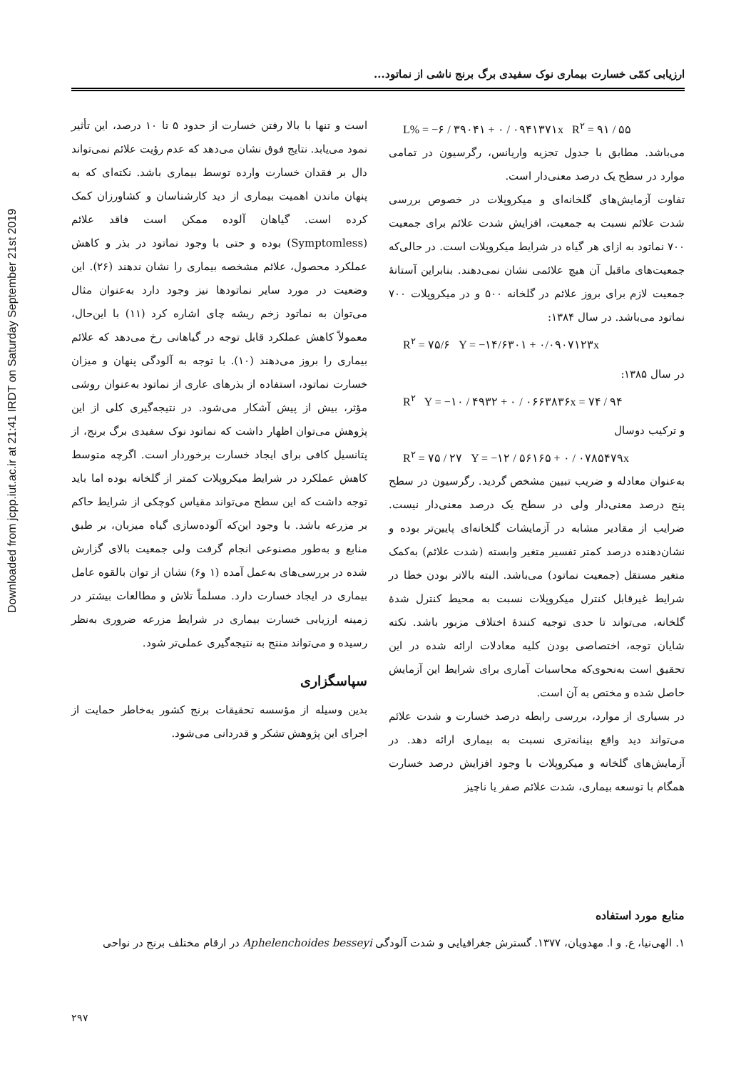Downloaded from jcpp.iut.ac.ir at 21:41 IRDT on Saturday September 21st 2019
ارزیابی کمّی خسارت بیماری نوک سفیدی برگ برنج ناشی از نماتود...
L% = −۶ / ۳۹۰۴۱ + ۰ / ۰۹۴۱۳۷۱x R<sup>۲</sup> = ۹۱ / ۵۵
می‌باشد. مطابق با جدول تجزیه واریانس، رگرسیون در تمامی موارد در سطح یک درصد معنی‌دار است.
تفاوت آزمایش‌های گلخانه‌ای و میکروپلات در خصوص بررسی شدت علائم نسبت به جمعیت، افزایش شدت علائم برای جمعیت ۷۰۰ نماتود به ازای هر گیاه در شرایط میکروپلات است. در حالی‌که جمعیت‌های ماقبل آن هیچ علائمی نشان نمی‌دهند. بنابراین آستانهٔ جمعیت لازم برای بروز علائم در گلخانه ۵۰۰ و در میکروپلات ۷۰۰ نماتود می‌باشد. در سال ۱۳۸۴:
R<sup>۲</sup> = ۷۵/۶ Y = −۱۴/۶۳۰۱ + ۰/۰۹۰۷۱۲۳x
در سال ۱۳۸۵:
R<sup>۲</sup> Y = −۱۰ / ۴۹۳۲ + ۰ / ۰۶۶۳۸۳۶x = ۷۴ / ۹۴
و ترکیب دوسال
R<sup>۲</sup> = ۷۵ / ۲۷ Y = −۱۲ / ۵۶۱۶۵ + ۰ / ۰۷۸۵۴۷۹x
به‌عنوان معادله و ضریب تبیین مشخص گردید. رگرسیون در سطح پنج درصد معنی‌دار ولی در سطح یک درصد معنی‌دار نیست. ضرایب از مقادیر مشابه در آزمایشات گلخانه‌ای پایین‌تر بوده و نشان‌دهنده درصد کمتر تفسیر متغیر وابسته (شدت علائم) به‌کمک متغیر مستقل (جمعیت نماتود) می‌باشد. البته بالاتر بودن خطا در شرایط غیرقابل کنترل میکروپلات نسبت به محیط کنترل شدهٔ گلخانه، می‌تواند تا حدی توجیه کنندهٔ اختلاف مزبور باشد. نکته شایان توجه، اختصاصی بودن کلیه معادلات ارائه شده در این تحقیق است به‌نحوی‌که محاسبات آماری برای شرایط این آزمایش حاصل شده و مختص به آن است.
در بسیاری از موارد، بررسی رابطه درصد خسارت و شدت علائم می‌تواند دید واقع بینانه‌تری نسبت به بیماری ارائه دهد. در آزمایش‌های گلخانه و میکروپلات با وجود افزایش درصد خسارت همگام با توسعه بیماری، شدت علائم صفر یا ناچیز
است و تنها با بالا رفتن خسارت از حدود ۵ تا ۱۰ درصد، این تأثیر نمود می‌یابد. نتایج فوق نشان می‌دهد که عدم رؤیت علائم نمی‌تواند دال بر فقدان خسارت وارده توسط بیماری باشد. نکته‌ای که به پنهان ماندن اهمیت بیماری از دید کارشناسان و کشاورزان کمک کرده است. گیاهان آلوده ممکن است فاقد علائم (Symptomless) بوده و حتی با وجود نماتود در بذر و کاهش عملکرد محصول، علائم مشخصه بیماری را نشان ندهند (۲۶). این وضعیت در مورد سایر نماتودها نیز وجود دارد به‌عنوان مثال می‌توان به نماتود زخم ریشه چای اشاره کرد (۱۱) با این‌حال، معمولاً کاهش عملکرد قابل توجه در گیاهانی رخ می‌دهد که علائم بیماری را بروز می‌دهند (۱۰). با توجه به آلودگی پنهان و میزان خسارت نماتود، استفاده از بذرهای عاری از نماتود به‌عنوان روشی مؤثر، بیش از پیش آشکار می‌شود. در نتیجه‌گیری کلی از این پژوهش می‌توان اظهار داشت که نماتود نوک سفیدی برگ برنج، از پتانسیل کافی برای ایجاد خسارت برخوردار است. اگرچه متوسط کاهش عملکرد در شرایط میکروپلات کمتر از گلخانه بوده اما باید توجه داشت که این سطح می‌تواند مقیاس کوچکی از شرایط حاکم بر مزرعه باشد. با وجود این‌که آلوده‌سازی گیاه میزبان، بر طبق منابع و به‌طور مصنوعی انجام گرفت ولی جمعیت بالای گزارش شده در بررسی‌های به‌عمل آمده (۱ و۶) نشان از توان بالقوه عامل بیماری در ایجاد خسارت دارد. مسلماً تلاش و مطالعات بیشتر در زمینه ارزیابی خسارت بیماری در شرایط مزرعه ضروری به‌نظر رسیده و می‌تواند منتج به نتیجه‌گیری عملی‌تر شود.
سپاسگزاری
بدین وسیله از مؤسسه تحقیقات برنج کشور به‌خاطر حمایت از اجرای این پژوهش تشکر و قدردانی می‌شود.
منابع مورد استفاده
۱. الهی‌نیا، ع. و ا. مهدویان، ۱۳۷۷. گسترش جغرافیایی و شدت آلودگی Aphelenchoides besseyi در ارقام مختلف برنج در نواحی
۲۹۷